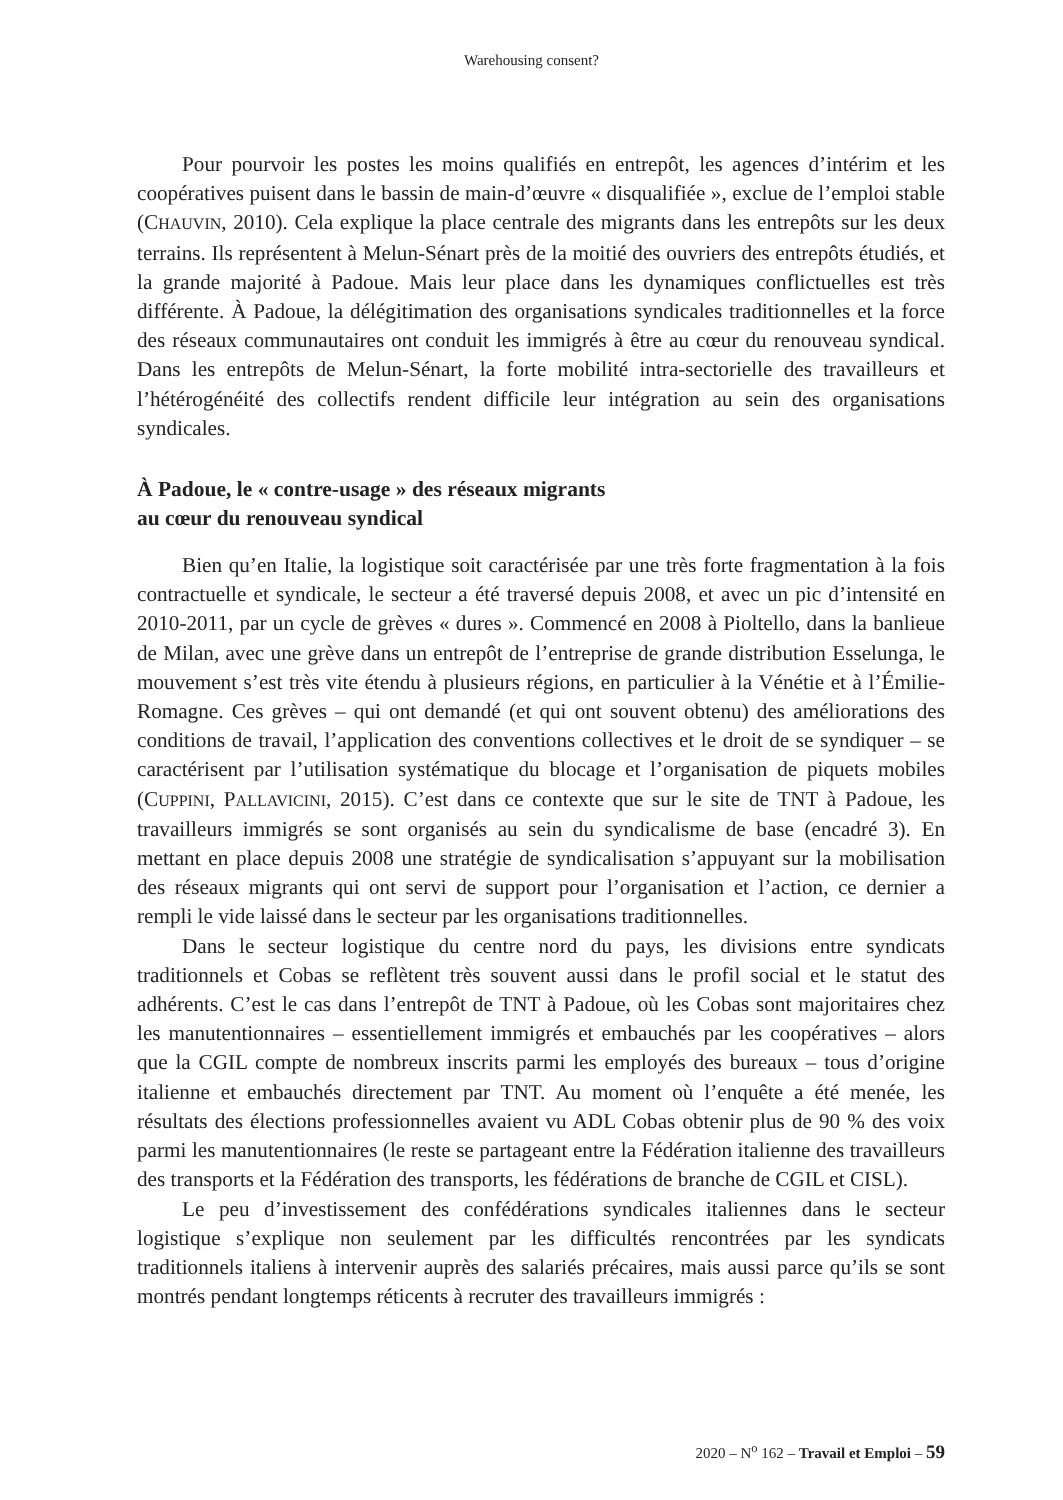Warehousing consent?
Pour pourvoir les postes les moins qualifiés en entrepôt, les agences d’intérim et les coopératives puisent dans le bassin de main-d’œuvre « disqualifiée », exclue de l’emploi stable (CHAUVIN, 2010). Cela explique la place centrale des migrants dans les entrepôts sur les deux terrains. Ils représentent à Melun-Sénart près de la moitié des ouvriers des entrepôts étudiés, et la grande majorité à Padoue. Mais leur place dans les dynamiques conflictuelles est très différente. À Padoue, la délégitimation des organisations syndicales traditionnelles et la force des réseaux communautaires ont conduit les immigrés à être au cœur du renouveau syndical. Dans les entrepôts de Melun-Sénart, la forte mobilité intra-sectorielle des travailleurs et l’hétérogénéité des collectifs rendent difficile leur intégration au sein des organisations syndicales.
À Padoue, le « contre-usage » des réseaux migrants
au cœur du renouveau syndical
Bien qu’en Italie, la logistique soit caractérisée par une très forte fragmentation à la fois contractuelle et syndicale, le secteur a été traversé depuis 2008, et avec un pic d’intensité en 2010-2011, par un cycle de grèves « dures ». Commencé en 2008 à Pioltello, dans la banlieue de Milan, avec une grève dans un entrepôt de l’entreprise de grande distribution Esselunga, le mouvement s’est très vite étendu à plusieurs régions, en particulier à la Vénétie et à l’Émilie-Romagne. Ces grèves – qui ont demandé (et qui ont souvent obtenu) des améliorations des conditions de travail, l’application des conventions collectives et le droit de se syndiquer – se caractérisent par l’utilisation systématique du blocage et l’organisation de piquets mobiles (CUPPINI, PALLAVICINI, 2015). C’est dans ce contexte que sur le site de TNT à Padoue, les travailleurs immigrés se sont organisés au sein du syndicalisme de base (encadré 3). En mettant en place depuis 2008 une stratégie de syndicalisation s’appuyant sur la mobilisation des réseaux migrants qui ont servi de support pour l’organisation et l’action, ce dernier a rempli le vide laissé dans le secteur par les organisations traditionnelles.
Dans le secteur logistique du centre nord du pays, les divisions entre syndicats traditionnels et Cobas se reflètent très souvent aussi dans le profil social et le statut des adhérents. C’est le cas dans l’entrepôt de TNT à Padoue, où les Cobas sont majoritaires chez les manutentionnaires – essentiellement immigrés et embauchés par les coopératives – alors que la CGIL compte de nombreux inscrits parmi les employés des bureaux – tous d’origine italienne et embauchés directement par TNT. Au moment où l’enquête a été menée, les résultats des élections professionnelles avaient vu ADL Cobas obtenir plus de 90 % des voix parmi les manutentionnaires (le reste se partageant entre la Fédération italienne des travailleurs des transports et la Fédération des transports, les fédérations de branche de CGIL et CISL).
Le peu d’investissement des confédérations syndicales italiennes dans le secteur logistique s’explique non seulement par les difficultés rencontrées par les syndicats traditionnels italiens à intervenir auprès des salariés précaires, mais aussi parce qu’ils se sont montrés pendant longtemps réticents à recruter des travailleurs immigrés :
2020 – N<sup>o</sup> 162 – Travail et Emploi – 59